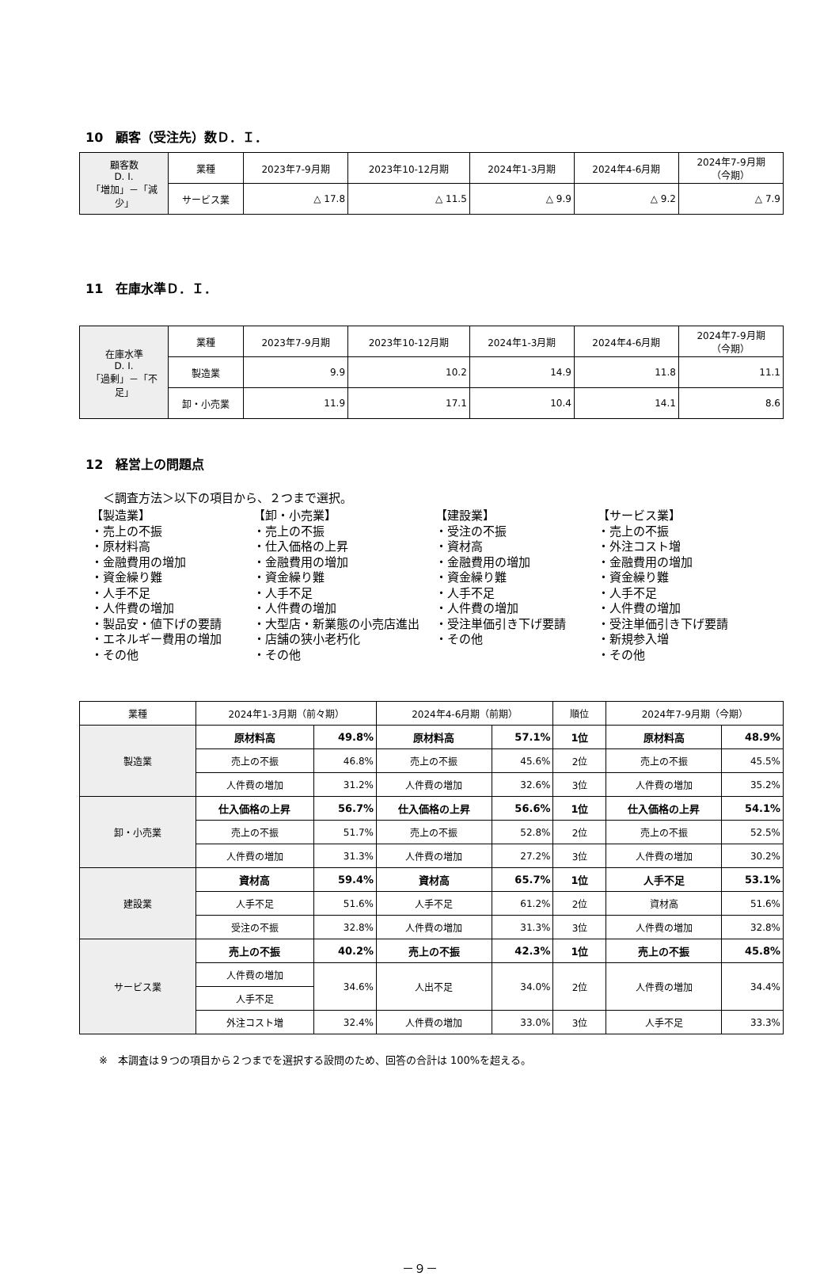10　顧客（受注先）数Ｄ．Ｉ．
| 顧客数 D. I. 「増加」－「減少」 | 業種 | 2023年7-9月期 | 2023年10-12月期 | 2024年1-3月期 | 2024年4-6月期 | 2024年7-9月期 （今期） |
| | サービス業 | △ 17.8 | △ 11.5 | △ 9.9 | △ 9.2 | △ 7.9 |
11　在庫水準Ｄ．Ｉ．
| 在庫水準 D. I. 「過剰」－「不足」 | 業種 | 2023年7-9月期 | 2023年10-12月期 | 2024年1-3月期 | 2024年4-6月期 | 2024年7-9月期 （今期） |
| | 製造業 | 9.9 | 10.2 | 14.9 | 11.8 | 11.1 |
| | 卸・小売業 | 11.9 | 17.1 | 10.4 | 14.1 | 8.6 |
12　経営上の問題点
＜調査方法＞以下の項目から、２つまで選択。
【製造業】
・売上の不振
・原材料高
・金融費用の増加
・資金繰り難
・人手不足
・人件費の増加
・製品安・値下げの要請
・エネルギー費用の増加
・その他
【卸・小売業】
・売上の不振
・仕入価格の上昇
・金融費用の増加
・資金繰り難
・人手不足
・人件費の増加
・大型店・新業態の小売店進出
・店舗の狭小老朽化
・その他
【建設業】
・受注の不振
・資材高
・金融費用の増加
・資金繰り難
・人手不足
・人件費の増加
・受注単価引き下げ要請
・その他
【サービス業】
・売上の不振
・外注コスト増
・金融費用の増加
・資金繰り難
・人手不足
・人件費の増加
・受注単価引き下げ要請
・新規参入増
・その他
| 業種 | 2024年1-3月期（前々期） | | 2024年4-6月期（前期） | | 順位 | 2024年7-9月期（今期） | |
| --- | --- | --- | --- | --- | --- | --- | --- |
| 製造業 | 原材料高 | 49.8% | 原材料高 | 57.1% | 1位 | 原材料高 | 48.9% |
| | 売上の不振 | 46.8% | 売上の不振 | 45.6% | 2位 | 売上の不振 | 45.5% |
| | 人件費の増加 | 31.2% | 人件費の増加 | 32.6% | 3位 | 人件費の増加 | 35.2% |
| 卸・小売業 | 仕入価格の上昇 | 56.7% | 仕入価格の上昇 | 56.6% | 1位 | 仕入価格の上昇 | 54.1% |
| | 売上の不振 | 51.7% | 売上の不振 | 52.8% | 2位 | 売上の不振 | 52.5% |
| | 人件費の増加 | 31.3% | 人件費の増加 | 27.2% | 3位 | 人件費の増加 | 30.2% |
| 建設業 | 資材高 | 59.4% | 資材高 | 65.7% | 1位 | 人手不足 | 53.1% |
| | 人手不足 | 51.6% | 人手不足 | 61.2% | 2位 | 資材高 | 51.6% |
| | 受注の不振 | 32.8% | 人件費の増加 | 31.3% | 3位 | 人件費の増加 | 32.8% |
| サービス業 | 売上の不振 | 40.2% | 売上の不振 | 42.3% | 1位 | 売上の不振 | 45.8% |
| | 人件費の増加 | 34.6% | 人出不足 | 34.0% | 2位 | 人件費の増加 | 34.4% |
| | 人手不足 | | | | | | |
| | 外注コスト増 | 32.4% | 人件費の増加 | 33.0% | 3位 | 人手不足 | 33.3% |
※　本調査は９つの項目から２つまでを選択する設問のため、回答の合計は 100%を超える。
－９－